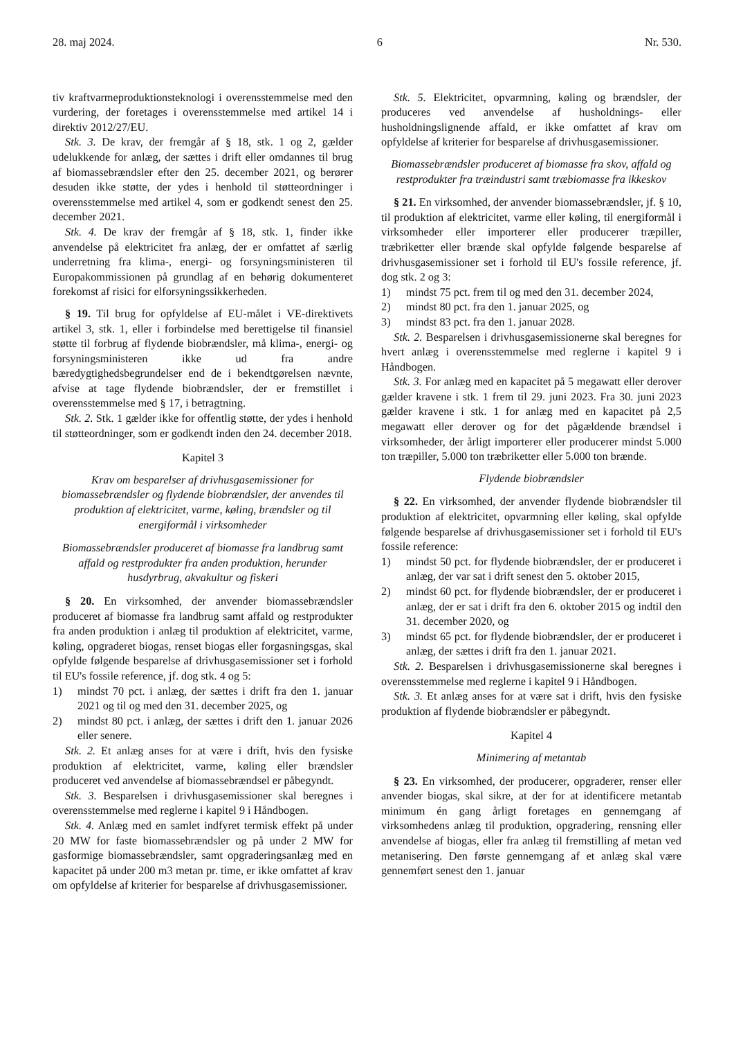28. maj 2024. 6 Nr. 530.
tiv kraftvarmeproduktionsteknologi i overensstemmelse med den vurdering, der foretages i overensstemmelse med artikel 14 i direktiv 2012/27/EU.
Stk. 3. De krav, der fremgår af § 18, stk. 1 og 2, gælder udelukkende for anlæg, der sættes i drift eller omdannes til brug af biomassebrændsler efter den 25. december 2021, og berører desuden ikke støtte, der ydes i henhold til støtteordninger i overensstemmelse med artikel 4, som er godkendt senest den 25. december 2021.
Stk. 4. De krav der fremgår af § 18, stk. 1, finder ikke anvendelse på elektricitet fra anlæg, der er omfattet af særlig underretning fra klima-, energi- og forsyningsministeren til Europakommissionen på grundlag af en behørig dokumenteret forekomst af risici for elforsyningssikkerheden.
§ 19. Til brug for opfyldelse af EU-målet i VE-direktivets artikel 3, stk. 1, eller i forbindelse med berettigelse til finansiel støtte til forbrug af flydende biobrændsler, må klima-, energi- og forsyningsministeren ikke ud fra andre bæredygtighedsbegrundelser end de i bekendtgørelsen nævnte, afvise at tage flydende biobrændsler, der er fremstillet i overensstemmelse med § 17, i betragtning.
Stk. 2. Stk. 1 gælder ikke for offentlig støtte, der ydes i henhold til støtteordninger, som er godkendt inden den 24. december 2018.
Kapitel 3
Krav om besparelser af drivhusgasemissioner for biomassebrændsler og flydende biobrændsler, der anvendes til produktion af elektricitet, varme, køling, brændsler og til energiformål i virksomheder
Biomassebrændsler produceret af biomasse fra landbrug samt affald og restprodukter fra anden produktion, herunder husdyrbrug, akvakultur og fiskeri
§ 20. En virksomhed, der anvender biomassebrændsler produceret af biomasse fra landbrug samt affald og restprodukter fra anden produktion i anlæg til produktion af elektricitet, varme, køling, opgraderet biogas, renset biogas eller forgasningsgas, skal opfylde følgende besparelse af drivhusgasemissioner set i forhold til EU's fossile reference, jf. dog stk. 4 og 5:
1) mindst 70 pct. i anlæg, der sættes i drift fra den 1. januar 2021 og til og med den 31. december 2025, og
2) mindst 80 pct. i anlæg, der sættes i drift den 1. januar 2026 eller senere.
Stk. 2. Et anlæg anses for at være i drift, hvis den fysiske produktion af elektricitet, varme, køling eller brændsler produceret ved anvendelse af biomassebrændsel er påbegyndt.
Stk. 3. Besparelsen i drivhusgasemissioner skal beregnes i overensstemmelse med reglerne i kapitel 9 i Håndbogen.
Stk. 4. Anlæg med en samlet indfyret termisk effekt på under 20 MW for faste biomassebrændsler og på under 2 MW for gasformige biomassebrændsler, samt opgraderingsanlæg med en kapacitet på under 200 m3 metan pr. time, er ikke omfattet af krav om opfyldelse af kriterier for besparelse af drivhusgasemissioner.
Stk. 5. Elektricitet, opvarmning, køling og brændsler, der produceres ved anvendelse af husholdnings- eller husholdningslignende affald, er ikke omfattet af krav om opfyldelse af kriterier for besparelse af drivhusgasemissioner.
Biomassebrændsler produceret af biomasse fra skov, affald og restprodukter fra træindustri samt træbiomasse fra ikkeskov
§ 21. En virksomhed, der anvender biomassebrændsler, jf. § 10, til produktion af elektricitet, varme eller køling, til energiformål i virksomheder eller importerer eller producerer træpiller, træbriketter eller brænde skal opfylde følgende besparelse af drivhusgasemissioner set i forhold til EU's fossile reference, jf. dog stk. 2 og 3:
1) mindst 75 pct. frem til og med den 31. december 2024,
2) mindst 80 pct. fra den 1. januar 2025, og
3) mindst 83 pct. fra den 1. januar 2028.
Stk. 2. Besparelsen i drivhusgasemissionerne skal beregnes for hvert anlæg i overensstemmelse med reglerne i kapitel 9 i Håndbogen.
Stk. 3. For anlæg med en kapacitet på 5 megawatt eller derover gælder kravene i stk. 1 frem til 29. juni 2023. Fra 30. juni 2023 gælder kravene i stk. 1 for anlæg med en kapacitet på 2,5 megawatt eller derover og for det pågældende brændsel i virksomheder, der årligt importerer eller producerer mindst 5.000 ton træpiller, 5.000 ton træbriketter eller 5.000 ton brænde.
Flydende biobrændsler
§ 22. En virksomhed, der anvender flydende biobrændsler til produktion af elektricitet, opvarmning eller køling, skal opfylde følgende besparelse af drivhusgasemissioner set i forhold til EU's fossile reference:
1) mindst 50 pct. for flydende biobrændsler, der er produceret i anlæg, der var sat i drift senest den 5. oktober 2015,
2) mindst 60 pct. for flydende biobrændsler, der er produceret i anlæg, der er sat i drift fra den 6. oktober 2015 og indtil den 31. december 2020, og
3) mindst 65 pct. for flydende biobrændsler, der er produceret i anlæg, der sættes i drift fra den 1. januar 2021.
Stk. 2. Besparelsen i drivhusgasemissionerne skal beregnes i overensstemmelse med reglerne i kapitel 9 i Håndbogen.
Stk. 3. Et anlæg anses for at være sat i drift, hvis den fysiske produktion af flydende biobrændsler er påbegyndt.
Kapitel 4
Minimering af metantab
§ 23. En virksomhed, der producerer, opgraderer, renser eller anvender biogas, skal sikre, at der for at identificere metantab minimum én gang årligt foretages en gennemgang af virksomhedens anlæg til produktion, opgradering, rensning eller anvendelse af biogas, eller fra anlæg til fremstilling af metan ved metanisering. Den første gennemgang af et anlæg skal være gennemført senest den 1. januar